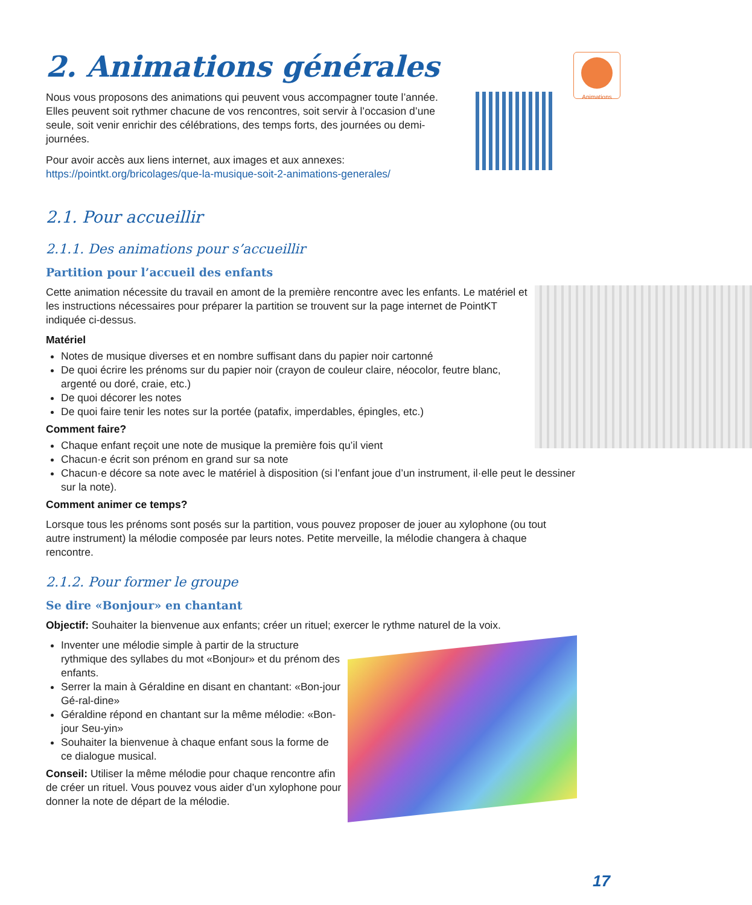Animations
2. Animations générales
Nous vous proposons des animations qui peuvent vous accompagner toute l’année. Elles peuvent soit rythmer chacune de vos rencontres, soit servir à l’occasion d’une seule, soit venir enrichir des célébrations, des temps forts, des journées ou demi-journées.
Pour avoir accès aux liens internet, aux images et aux annexes:
https://pointkt.org/bricolages/que-la-musique-soit-2-animations-generales/
2.1. Pour accueillir
2.1.1. Des animations pour s’accueillir
Partition pour l’accueil des enfants
Cette animation nécessite du travail en amont de la première rencontre avec les enfants. Le matériel et les instructions nécessaires pour préparer la partition se trouvent sur la page internet de PointKT indiquée ci-dessus.
Matériel
Notes de musique diverses et en nombre suffisant dans du papier noir cartonné
De quoi écrire les prénoms sur du papier noir (crayon de couleur claire, néocolor, feutre blanc, argenté ou doré, craie, etc.)
De quoi décorer les notes
De quoi faire tenir les notes sur la portée (patafix, imperdables, épingles, etc.)
Comment faire?
Chaque enfant reçoit une note de musique la première fois qu’il vient
Chacun·e écrit son prénom en grand sur sa note
Chacun·e décore sa note avec le matériel à disposition (si l’enfant joue d’un instrument, il·elle peut le dessiner sur la note).
Comment animer ce temps?
Lorsque tous les prénoms sont posés sur la partition, vous pouvez proposer de jouer au xylophone (ou tout autre instrument) la mélodie composée par leurs notes. Petite merveille, la mélodie changera à chaque rencontre.
2.1.2. Pour former le groupe
Se dire «Bonjour» en chantant
Objectif: Souhaiter la bienvenue aux enfants; créer un rituel; exercer le rythme naturel de la voix.
Inventer une mélodie simple à partir de la structure rythmique des syllabes du mot «Bonjour» et du prénom des enfants.
Serrer la main à Géraldine en disant en chantant: «Bon-jour Gé-ral-dine»
Géraldine répond en chantant sur la même mélodie: «Bon-jour Seu-yin»
Souhaiter la bienvenue à chaque enfant sous la forme de ce dialogue musical.
Conseil: Utiliser la même mélodie pour chaque rencontre afin de créer un rituel. Vous pouvez vous aider d’un xylophone pour donner la note de départ de la mélodie.
17